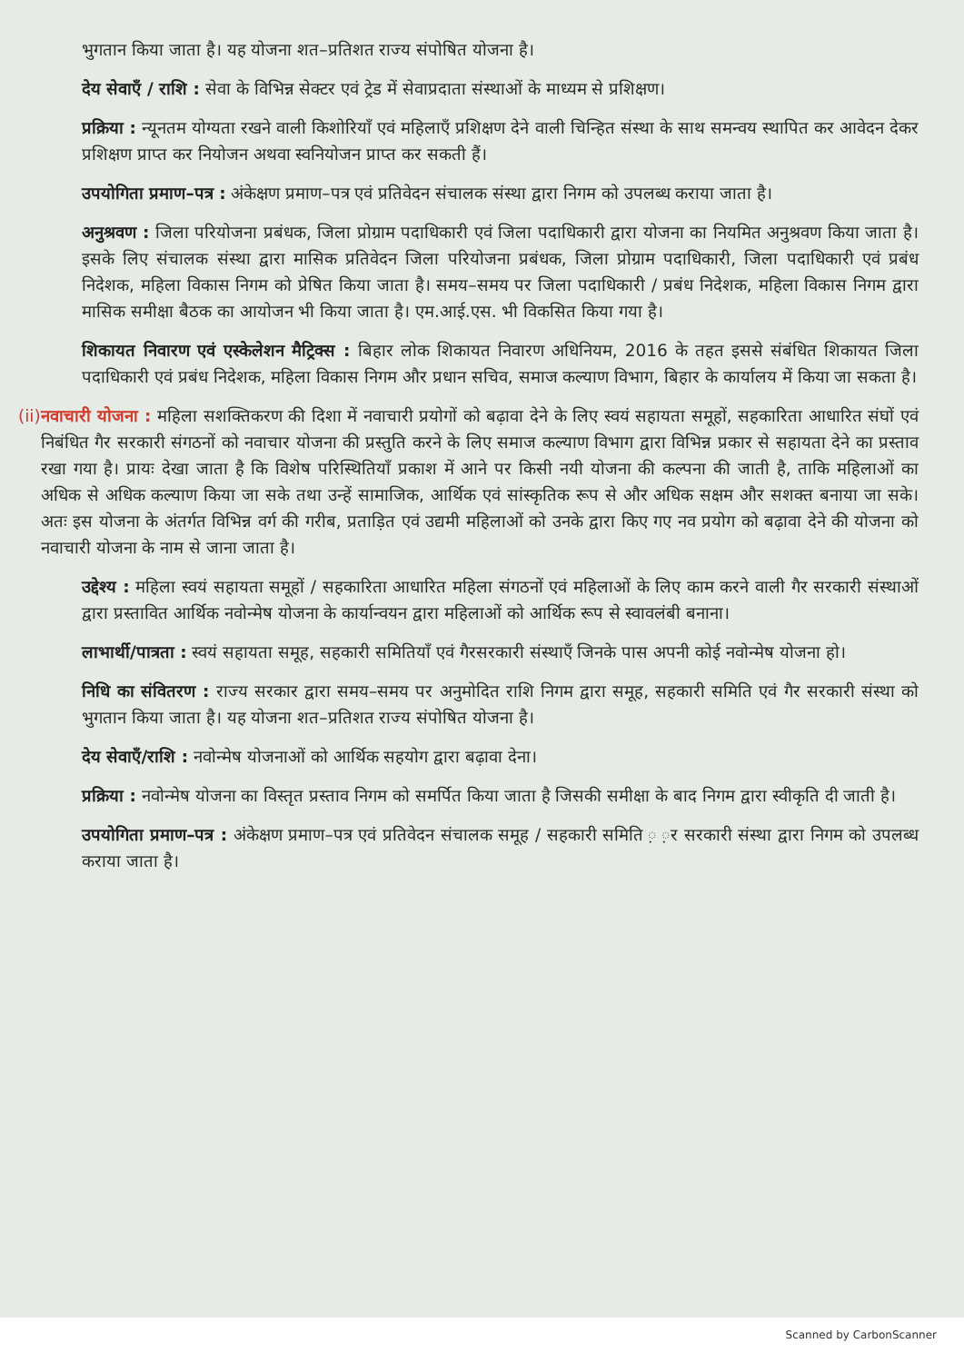भुगतान किया जाता है। यह योजना शत–प्रतिशत राज्य संपोषित योजना है।
देय सेवाएँ / राशि : सेवा के विभिन्न सेक्टर एवं ट्रेड में सेवाप्रदाता संस्थाओं के माध्यम से प्रशिक्षण।
प्रक्रिया : न्यूनतम योग्यता रखने वाली किशोरियाँ एवं महिलाएँ प्रशिक्षण देने वाली चिन्हित संस्था के साथ समन्वय स्थापित कर आवेदन देकर प्रशिक्षण प्राप्त कर नियोजन अथवा स्वनियोजन प्राप्त कर सकती हैं।
उपयोगिता प्रमाण–पत्र : अंकेक्षण प्रमाण–पत्र एवं प्रतिवेदन संचालक संस्था द्वारा निगम को उपलब्ध कराया जाता है।
अनुश्रवण : जिला परियोजना प्रबंधक, जिला प्रोग्राम पदाधिकारी एवं जिला पदाधिकारी द्वारा योजना का नियमित अनुश्रवण किया जाता है। इसके लिए संचालक संस्था द्वारा मासिक प्रतिवेदन जिला परियोजना प्रबंधक, जिला प्रोग्राम पदाधिकारी, जिला पदाधिकारी एवं प्रबंध निदेशक, महिला विकास निगम को प्रेषित किया जाता है। समय–समय पर जिला पदाधिकारी / प्रबंध निदेशक, महिला विकास निगम द्वारा मासिक समीक्षा बैठक का आयोजन भी किया जाता है। एम.आई.एस. भी विकसित किया गया है।
शिकायत निवारण एवं एस्केलेशन मैट्रिक्स : बिहार लोक शिकायत निवारण अधिनियम, 2016 के तहत इससे संबंधित शिकायत जिला पदाधिकारी एवं प्रबंध निदेशक, महिला विकास निगम और प्रधान सचिव, समाज कल्याण विभाग, बिहार के कार्यालय में किया जा सकता है।
(ii) नवाचारी योजना : महिला सशक्तिकरण की दिशा में नवाचारी प्रयोगों को बढ़ावा देने के लिए स्वयं सहायता समूहों, सहकारिता आधारित संघों एवं निबंधित गैर सरकारी संगठनों को नवाचार योजना की प्रस्तुति करने के लिए समाज कल्याण विभाग द्वारा विभिन्न प्रकार से सहायता देने का प्रस्ताव रखा गया है। प्रायः देखा जाता है कि विशेष परिस्थितियाँ प्रकाश में आने पर किसी नयी योजना की कल्पना की जाती है, ताकि महिलाओं का अधिक से अधिक कल्याण किया जा सके तथा उन्हें सामाजिक, आर्थिक एवं सांस्कृतिक रूप से और अधिक सक्षम और सशक्त बनाया जा सके। अतः इस योजना के अंतर्गत विभिन्न वर्ग की गरीब, प्रताड़ित एवं उद्यमी महिलाओं को उनके द्वारा किए गए नव प्रयोग को बढ़ावा देने की योजना को नवाचारी योजना के नाम से जाना जाता है।
उद्देश्य : महिला स्वयं सहायता समूहों / सहकारिता आधारित महिला संगठनों एवं महिलाओं के लिए काम करने वाली गैर सरकारी संस्थाओं द्वारा प्रस्तावित आर्थिक नवोन्मेष योजना के कार्यान्वयन द्वारा महिलाओं को आर्थिक रूप से स्वावलंबी बनाना।
लाभार्थी/पात्रता : स्वयं सहायता समूह, सहकारी समितियाँ एवं गैरसरकारी संस्थाएँ जिनके पास अपनी कोई नवोन्मेष योजना हो।
निधि का संवितरण : राज्य सरकार द्वारा समय–समय पर अनुमोदित राशि निगम द्वारा समूह, सहकारी समिति एवं गैर सरकारी संस्था को भुगतान किया जाता है। यह योजना शत–प्रतिशत राज्य संपोषित योजना है।
देय सेवाएँ/राशि : नवोन्मेष योजनाओं को आर्थिक सहयोग द्वारा बढ़ावा देना।
प्रक्रिया : नवोन्मेष योजना का विस्तृत प्रस्ताव निगम को समर्पित किया जाता है जिसकी समीक्षा के बाद निगम द्वारा स्वीकृति दी जाती है।
उपयोगिता प्रमाण–पत्र : अंकेक्षण प्रमाण–पत्र एवं प्रतिवेदन संचालक समूह / सहकारी समिति ़ ़र सरकारी संस्था द्वारा निगम को उपलब्ध कराया जाता है।
Scanned by CarbonScanner